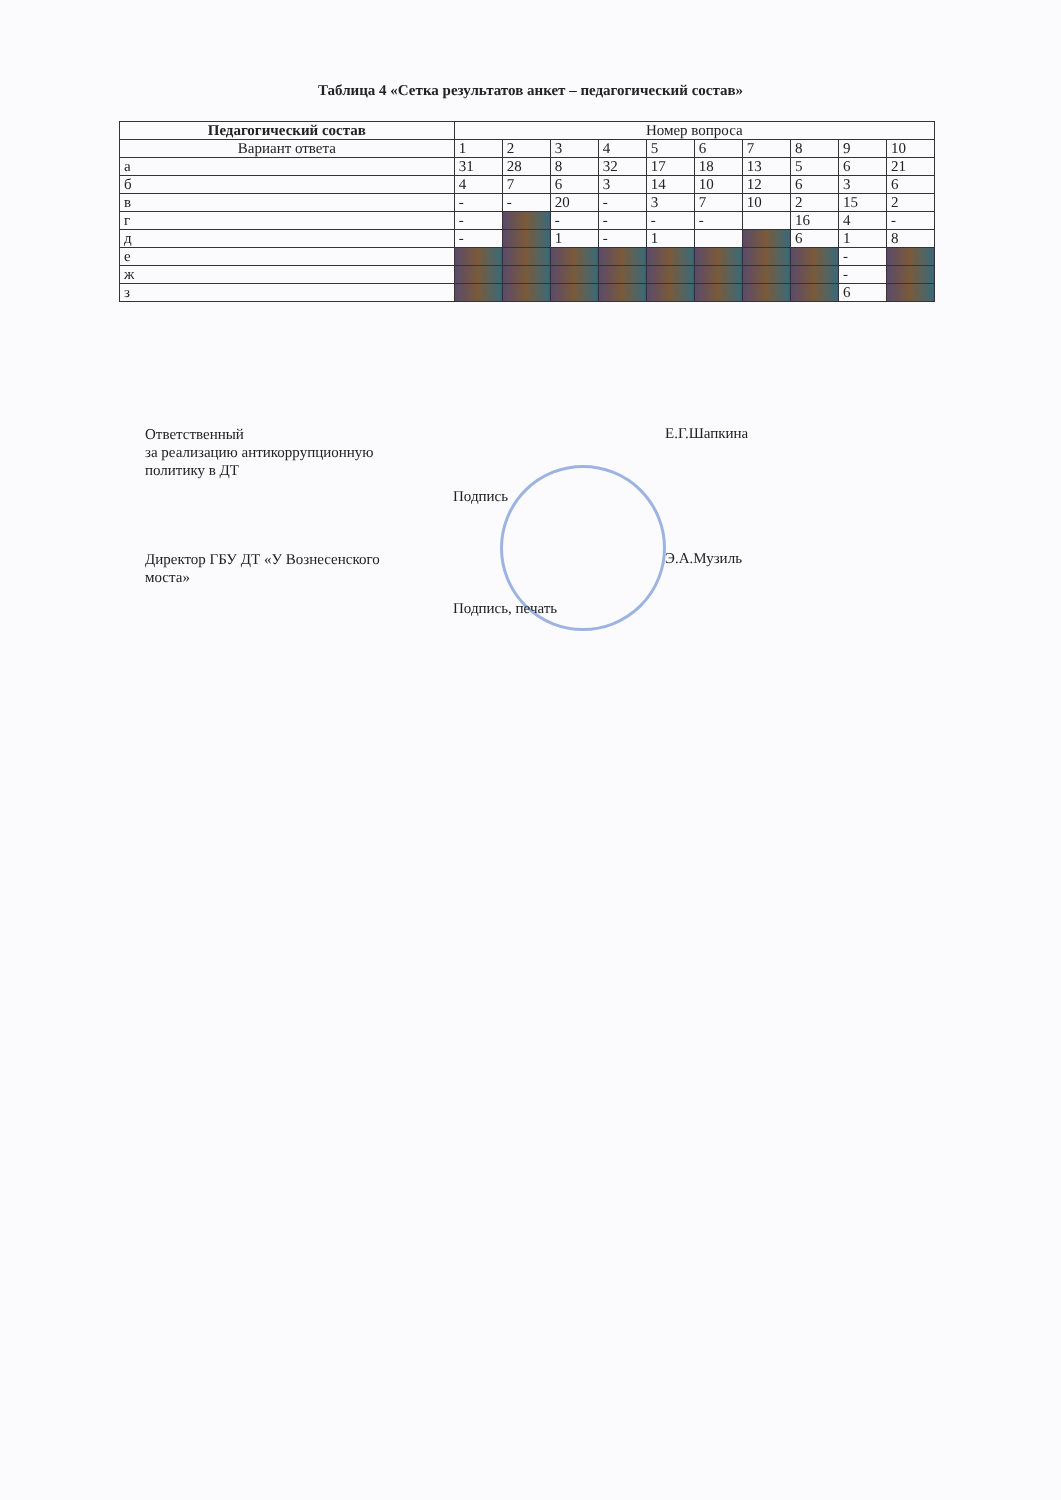Таблица 4 «Сетка результатов анкет – педагогический состав»
| Педагогический состав | Номер вопроса | | | | | | | | | |
| --- | --- | --- | --- | --- | --- | --- | --- | --- | --- | --- |
| Вариант ответа | 1 | 2 | 3 | 4 | 5 | 6 | 7 | 8 | 9 | 10 |
| а | 31 | 28 | 8 | 32 | 17 | 18 | 13 | 5 | 6 | 21 |
| б | 4 | 7 | 6 | 3 | 14 | 10 | 12 | 6 | 3 | 6 |
| в | - | - | 20 | - | 3 | 7 | 10 | 2 | 15 | 2 |
| г | - | | - | - | - | - | | 16 | 4 | - |
| д | - | | 1 | - | 1 | | | 6 | 1 | 8 |
| е | | | | | | | | | - | |
| ж | | | | | | | | | - | |
| з | | | | | | | | | 6 | |
Ответственный
за реализацию антикоррупционную
политику в ДТ
Е.Г.Шапкина
Подпись
Директор ГБУ ДТ «У Вознесенского
моста»
Э.А.Музиль
Подпись, печать